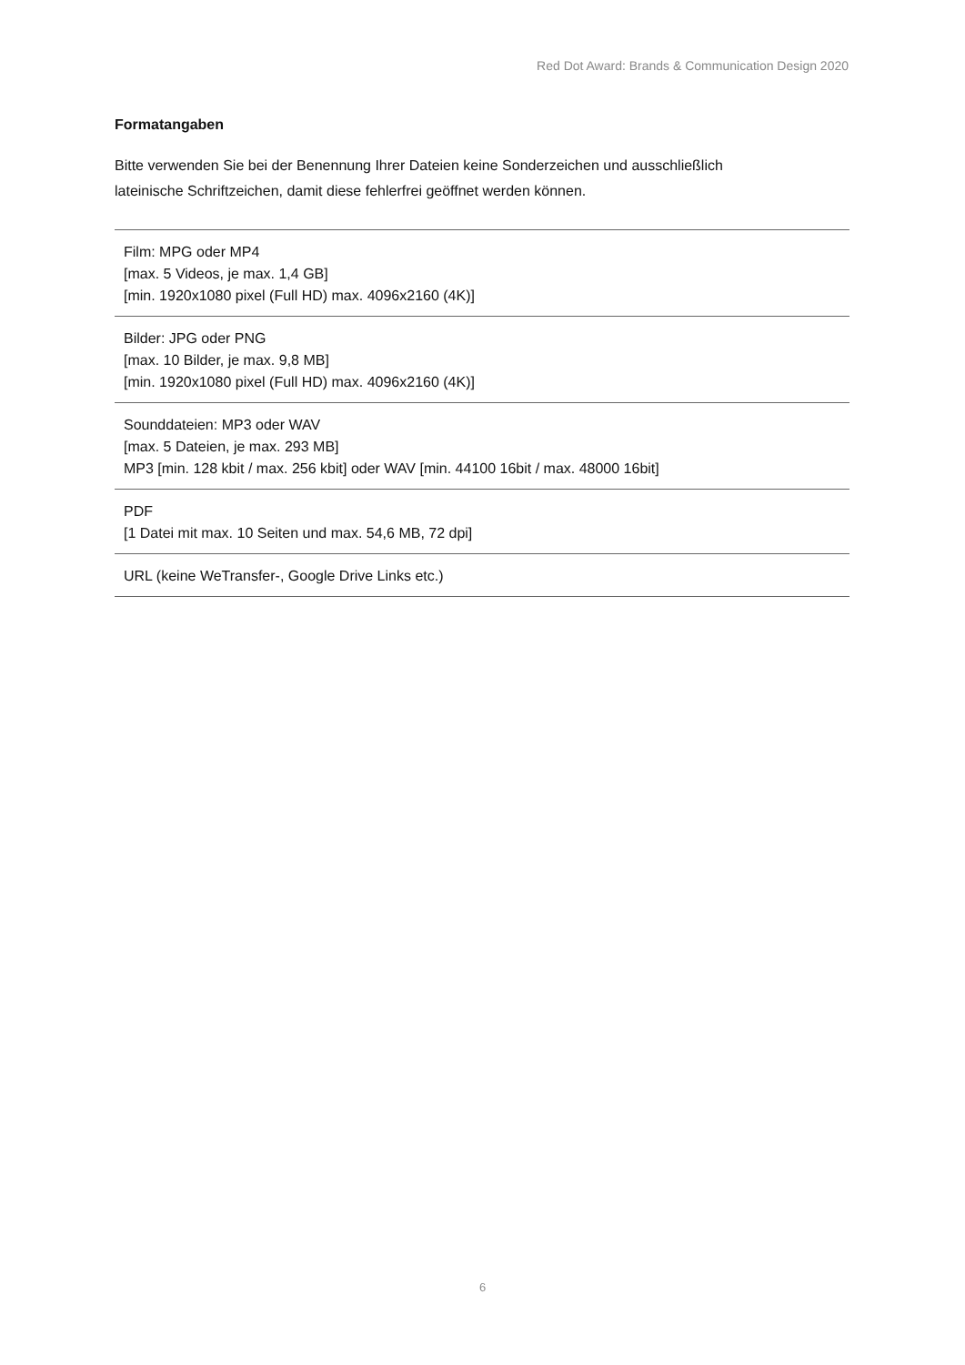Red Dot Award: Brands & Communication Design 2020
Formatangaben
Bitte verwenden Sie bei der Benennung Ihrer Dateien keine Sonderzeichen und ausschließlich
lateinische Schriftzeichen, damit diese fehlerfrei geöffnet werden können.
| Film: MPG oder MP4 [max. 5 Videos, je max. 1,4 GB] [min. 1920x1080 pixel (Full HD) max. 4096x2160 (4K)] |
| Bilder: JPG oder PNG [max. 10 Bilder, je max. 9,8 MB] [min. 1920x1080 pixel (Full HD) max. 4096x2160 (4K)] |
| Sounddateien: MP3 oder WAV [max. 5 Dateien, je max. 293 MB] MP3 [min. 128 kbit / max. 256 kbit] oder WAV [min. 44100 16bit / max. 48000 16bit] |
| PDF [1 Datei mit max. 10 Seiten und max. 54,6 MB, 72 dpi] |
| URL (keine WeTransfer-, Google Drive Links etc.) |
6